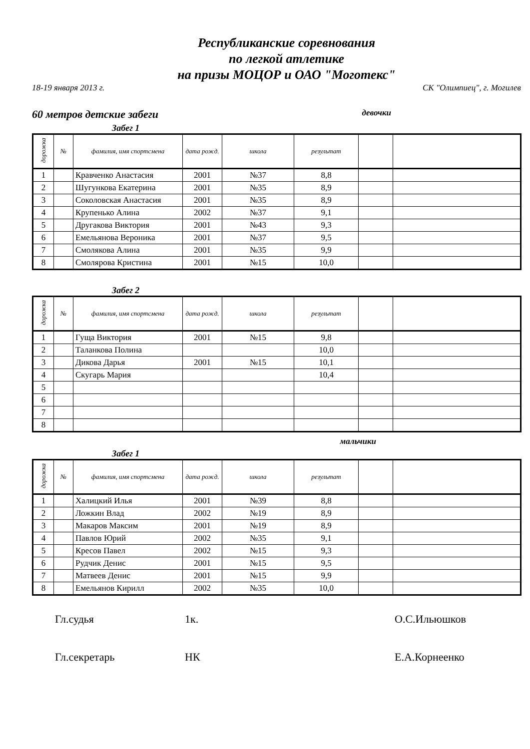Республиканские соревнования
по легкой атлетике
на призы МОЦОР и ОАО "Моготекс"
18-19 января 2013 г. СК "Олимпиец", г. Могилев
60 метров детские забеги девочки
Забег 1
| дорожка | № | фамилия, имя спортсмена | дата рожд. | школа | результат | | |
| --- | --- | --- | --- | --- | --- | --- | --- |
| 1 | | Кравченко Анастасия | 2001 | №37 | 8,8 | | |
| 2 | | Шугункова Екатерина | 2001 | №35 | 8,9 | | |
| 3 | | Соколовская Анастасия | 2001 | №35 | 8,9 | | |
| 4 | | Крупенько Алина | 2002 | №37 | 9,1 | | |
| 5 | | Другакова Виктория | 2001 | №43 | 9,3 | | |
| 6 | | Емельянова Вероника | 2001 | №37 | 9,5 | | |
| 7 | | Смолякова Алина | 2001 | №35 | 9,9 | | |
| 8 | | Смолярова Кристина | 2001 | №15 | 10,0 | | |
Забег 2
| дорожка | № | фамилия, имя спортсмена | дата рожд. | школа | результат | | |
| --- | --- | --- | --- | --- | --- | --- | --- |
| 1 | | Гуща Виктория | 2001 | №15 | 9,8 | | |
| 2 | | Таланкова Полина | | | 10,0 | | |
| 3 | | Дикова Дарья | 2001 | №15 | 10,1 | | |
| 4 | | Скугарь Мария | | | 10,4 | | |
| 5 | | | | | | | |
| 6 | | | | | | | |
| 7 | | | | | | | |
| 8 | | | | | | | |
мальчики
Забег 1
| дорожка | № | фамилия, имя спортсмена | дата рожд. | школа | результат | | |
| --- | --- | --- | --- | --- | --- | --- | --- |
| 1 | | Халицкий Илья | 2001 | №39 | 8,8 | | |
| 2 | | Ложкин Влад | 2002 | №19 | 8,9 | | |
| 3 | | Макаров Максим | 2001 | №19 | 8,9 | | |
| 4 | | Павлов Юрий | 2002 | №35 | 9,1 | | |
| 5 | | Кресов Павел | 2002 | №15 | 9,3 | | |
| 6 | | Рудчик Денис | 2001 | №15 | 9,5 | | |
| 7 | | Матвеев Денис | 2001 | №15 | 9,9 | | |
| 8 | | Емельянов Кирилл | 2002 | №35 | 10,0 | | |
Гл.судья 1к. О.С.Ильюшков
Гл.секретарь НК Е.А.Корнеенко